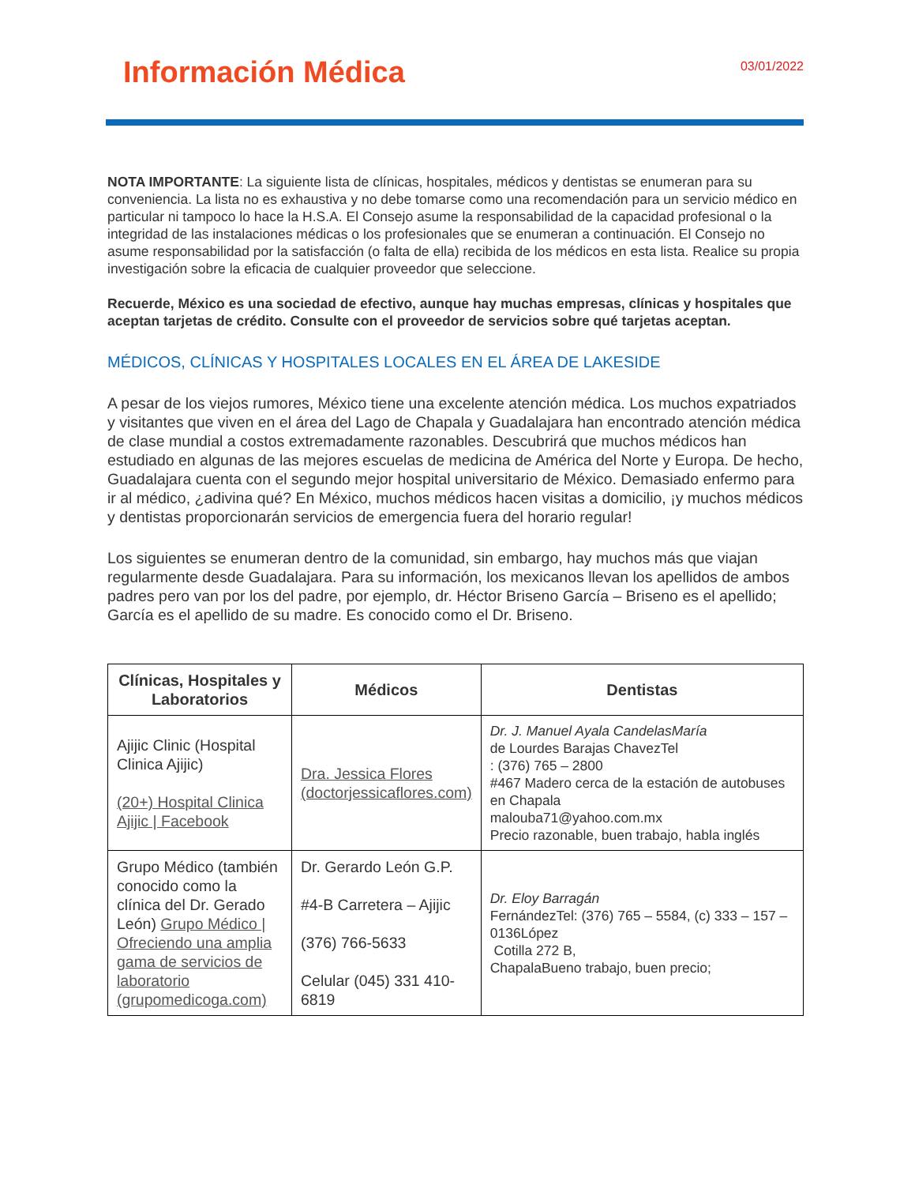Información Médica
03/01/2022
NOTA IMPORTANTE: La siguiente lista de clínicas, hospitales, médicos y dentistas se enumeran para su conveniencia. La lista no es exhaustiva y no debe tomarse como una recomendación para un servicio médico en particular ni tampoco lo hace la H.S.A. El Consejo asume la responsabilidad de la capacidad profesional o la integridad de las instalaciones médicas o los profesionales que se enumeran a continuación. El Consejo no asume responsabilidad por la satisfacción (o falta de ella) recibida de los médicos en esta lista. Realice su propia investigación sobre la eficacia de cualquier proveedor que seleccione.
Recuerde, México es una sociedad de efectivo, aunque hay muchas empresas, clínicas y hospitales que aceptan tarjetas de crédito. Consulte con el proveedor de servicios sobre qué tarjetas aceptan.
MÉDICOS, CLÍNICAS Y HOSPITALES LOCALES EN EL ÁREA DE LAKESIDE
A pesar de los viejos rumores, México tiene una excelente atención médica. Los muchos expatriados y visitantes que viven en el área del Lago de Chapala y Guadalajara han encontrado atención médica de clase mundial a costos extremadamente razonables. Descubrirá que muchos médicos han estudiado en algunas de las mejores escuelas de medicina de América del Norte y Europa. De hecho, Guadalajara cuenta con el segundo mejor hospital universitario de México. Demasiado enfermo para ir al médico, ¿adivina qué? En México, muchos médicos hacen visitas a domicilio, ¡y muchos médicos y dentistas proporcionarán servicios de emergencia fuera del horario regular!
Los siguientes se enumeran dentro de la comunidad, sin embargo, hay muchos más que viajan regularmente desde Guadalajara. Para su información, los mexicanos llevan los apellidos de ambos padres pero van por los del padre, por ejemplo, dr. Héctor Briseno García – Briseno es el apellido; García es el apellido de su madre. Es conocido como el Dr. Briseno.
| Clínicas, Hospitales y Laboratorios | Médicos | Dentistas |
| --- | --- | --- |
| Ajijic Clinic (Hospital Clinica Ajijic) (20+) Hospital Clinica Ajijic / Facebook | Dra. Jessica Flores (doctorjessicaflores.com) | Dr. J. Manuel Ayala CandelasMaría de Lourdes Barajas ChavezTel : (376) 765 – 2800 #467 Madero cerca de la estación de autobuses en Chapala malouba71@yahoo.com.mx Precio razonable, buen trabajo, habla inglés |
| Grupo Médico (también conocido como la clínica del Dr. Gerado León) Grupo Médico / Ofreciendo una amplia gama de servicios de laboratorio (grupomedicoga.com) | Dr. Gerardo León G.P. #4-B Carretera – Ajijic (376) 766-5633 Celular (045) 331 410-6819 | Dr. Eloy Barragán FernándezTel: (376) 765 – 5584, (c) 333 – 157 – 0136López Cotilla 272 B, ChapalaBueno trabajo, buen precio; |